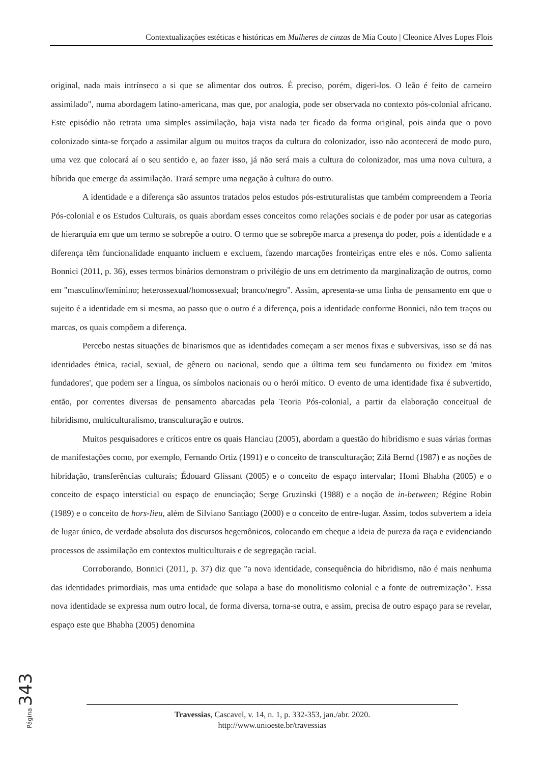Contextualizações estéticas e históricas em Mulheres de cinzas de Mia Couto | Cleonice Alves Lopes Flois
original, nada mais intrínseco a si que se alimentar dos outros. É preciso, porém, digeri-los. O leão é feito de carneiro assimilado", numa abordagem latino-americana, mas que, por analogia, pode ser observada no contexto pós-colonial africano. Este episódio não retrata uma simples assimilação, haja vista nada ter ficado da forma original, pois ainda que o povo colonizado sinta-se forçado a assimilar algum ou muitos traços da cultura do colonizador, isso não acontecerá de modo puro, uma vez que colocará aí o seu sentido e, ao fazer isso, já não será mais a cultura do colonizador, mas uma nova cultura, a híbrida que emerge da assimilação. Trará sempre uma negação à cultura do outro.
A identidade e a diferença são assuntos tratados pelos estudos pós-estruturalistas que também compreendem a Teoria Pós-colonial e os Estudos Culturais, os quais abordam esses conceitos como relações sociais e de poder por usar as categorias de hierarquia em que um termo se sobrepõe a outro. O termo que se sobrepõe marca a presença do poder, pois a identidade e a diferença têm funcionalidade enquanto incluem e excluem, fazendo marcações fronteiriças entre eles e nós. Como salienta Bonnici (2011, p. 36), esses termos binários demonstram o privilégio de uns em detrimento da marginalização de outros, como em "masculino/feminino; heterossexual/homossexual; branco/negro". Assim, apresenta-se uma linha de pensamento em que o sujeito é a identidade em si mesma, ao passo que o outro é a diferença, pois a identidade conforme Bonnici, não tem traços ou marcas, os quais compõem a diferença.
Percebo nestas situações de binarismos que as identidades começam a ser menos fixas e subversivas, isso se dá nas identidades étnica, racial, sexual, de gênero ou nacional, sendo que a última tem seu fundamento ou fixidez em 'mitos fundadores', que podem ser a língua, os símbolos nacionais ou o herói mítico. O evento de uma identidade fixa é subvertido, então, por correntes diversas de pensamento abarcadas pela Teoria Pós-colonial, a partir da elaboração conceitual de hibridismo, multiculturalismo, transculturação e outros.
Muitos pesquisadores e críticos entre os quais Hanciau (2005), abordam a questão do hibridismo e suas várias formas de manifestações como, por exemplo, Fernando Ortiz (1991) e o conceito de transculturação; Zilá Bernd (1987) e as noções de hibridação, transferências culturais; Édouard Glissant (2005) e o conceito de espaço intervalar; Homi Bhabha (2005) e o conceito de espaço intersticial ou espaço de enunciação; Serge Gruzinski (1988) e a noção de in-between; Régine Robin (1989) e o conceito de hors-lieu, além de Silviano Santiago (2000) e o conceito de entre-lugar. Assim, todos subvertem a ideia de lugar único, de verdade absoluta dos discursos hegemônicos, colocando em cheque a ideia de pureza da raça e evidenciando processos de assimilação em contextos multiculturais e de segregação racial.
Corroborando, Bonnici (2011, p. 37) diz que "a nova identidade, consequência do hibridismo, não é mais nenhuma das identidades primordiais, mas uma entidade que solapa a base do monolitismo colonial e a fonte de outremização". Essa nova identidade se expressa num outro local, de forma diversa, torna-se outra, e assim, precisa de outro espaço para se revelar, espaço este que Bhabha (2005) denomina
Página 343
Travessias, Cascavel, v. 14, n. 1, p. 332-353, jan./abr. 2020.
http://www.unioeste.br/travessias